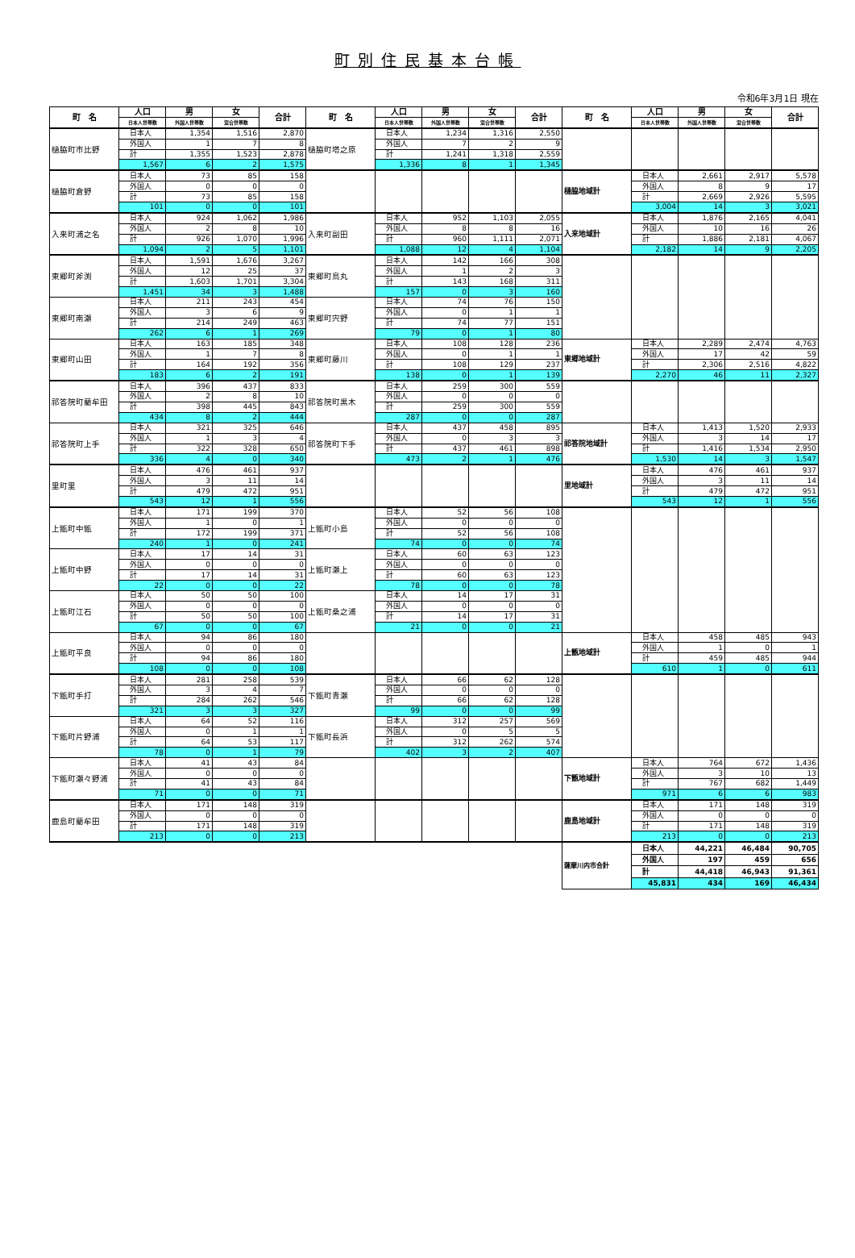町別住民基本台帳
令和6年3月1日 現在
| 町 名 | 人口 | 男 | 女 | 合計 | 町 名 | 人口 | 男 | 女 | 合計 | 町 名 | 人口 | 男 | 女 | 合計 |
| --- | --- | --- | --- | --- | --- | --- | --- | --- | --- | --- | --- | --- | --- | --- |
| | 日本人世帯数 | 外国人世帯数 | 混合世帯数 | | | 日本人世帯数 | 外国人世帯数 | 混合世帯数 | | | 日本人世帯数 | 外国人世帯数 | 混合世帯数 | |
| 樋脇町市比野 | 日本人 | 1,354 | 1,516 | 2,870 | 樋脇町塔之原 | 日本人 | 1,234 | 1,316 | 2,550 | | | | | |
| | 外国人 | 1 | 7 | 8 | | 外国人 | 7 | 2 | 9 | | | | | |
| | 計 | 1,355 | 1,523 | 2,878 | | 計 | 1,241 | 1,318 | 2,559 | | | | | |
| | 1,567 | 6 | 2 | 1,575 | | 1,336 | 8 | 1 | 1,345 | | | | | |
| 樋脇町倉野 | 日本人 | 73 | 85 | 158 | | | | | | 樋脇地域計 | 日本人 | 2,661 | 2,917 | 5,578 |
| | 外国人 | 0 | 0 | 0 | | | | | | | 外国人 | 8 | 9 | 17 |
| | 計 | 73 | 85 | 158 | | | | | | | 計 | 2,669 | 2,926 | 5,595 |
| | 101 | 0 | 0 | 101 | | | | | | | 3,004 | 14 | 3 | 3,021 |
| 入来町浦之名 | 日本人 | 924 | 1,062 | 1,986 | 入来町副田 | 日本人 | 952 | 1,103 | 2,055 | 入来地域計 | 日本人 | 1,876 | 2,165 | 4,041 |
| | 外国人 | 2 | 8 | 10 | | 外国人 | 8 | 8 | 16 | | 外国人 | 10 | 16 | 26 |
| | 計 | 926 | 1,070 | 1,996 | | 計 | 960 | 1,111 | 2,071 | | 計 | 1,886 | 2,181 | 4,067 |
| | 1,094 | 2 | 5 | 1,101 | | 1,088 | 12 | 4 | 1,104 | | 2,182 | 14 | 9 | 2,205 |
| 東郷町斧渕 | 日本人 | 1,591 | 1,676 | 3,267 | 東郷町鳥丸 | 日本人 | 142 | 166 | 308 | | | | | |
| | 外国人 | 12 | 25 | 37 | | 外国人 | 1 | 2 | 3 | | | | | |
| | 計 | 1,603 | 1,701 | 3,304 | | 計 | 143 | 168 | 311 | | | | | |
| | 1,451 | 34 | 3 | 1,488 | | 157 | 0 | 3 | 160 | | | | | |
| 東郷町南瀬 | 日本人 | 211 | 243 | 454 | 東郷町宍野 | 日本人 | 74 | 76 | 150 | | | | | |
| | 外国人 | 3 | 6 | 9 | | 外国人 | 0 | 1 | 1 | | | | | |
| | 計 | 214 | 249 | 463 | | 計 | 74 | 77 | 151 | | | | | |
| | 262 | 6 | 1 | 269 | | 79 | 0 | 1 | 80 | | | | | |
| 東郷町山田 | 日本人 | 163 | 185 | 348 | 東郷町藤川 | 日本人 | 108 | 128 | 236 | 東郷地域計 | 日本人 | 2,289 | 2,474 | 4,763 |
| | 外国人 | 1 | 7 | 8 | | 外国人 | 0 | 1 | 1 | | 外国人 | 17 | 42 | 59 |
| | 計 | 164 | 192 | 356 | | 計 | 108 | 129 | 237 | | 計 | 2,306 | 2,516 | 4,822 |
| | 183 | 6 | 2 | 191 | | 138 | 0 | 1 | 139 | | 2,270 | 46 | 11 | 2,327 |
| 祁答院町藺牟田 | 日本人 | 396 | 437 | 833 | 祁答院町黒木 | 日本人 | 259 | 300 | 559 | | | | | |
| | 外国人 | 2 | 8 | 10 | | 外国人 | 0 | 0 | 0 | | | | | |
| | 計 | 398 | 445 | 843 | | 計 | 259 | 300 | 559 | | | | | |
| | 434 | 8 | 2 | 444 | | 287 | 0 | 0 | 287 | | | | | |
| 祁答院町上手 | 日本人 | 321 | 325 | 646 | 祁答院町下手 | 日本人 | 437 | 458 | 895 | 祁答院地域計 | 日本人 | 1,413 | 1,520 | 2,933 |
| | 外国人 | 1 | 3 | 4 | | 外国人 | 0 | 3 | 3 | | 外国人 | 3 | 14 | 17 |
| | 計 | 322 | 328 | 650 | | 計 | 437 | 461 | 898 | | 計 | 1,416 | 1,534 | 2,950 |
| | 336 | 4 | 0 | 340 | | 473 | 2 | 1 | 476 | | 1,530 | 14 | 3 | 1,547 |
| 里町里 | 日本人 | 476 | 461 | 937 | | | | | | 里地域計 | 日本人 | 476 | 461 | 937 |
| | 外国人 | 3 | 11 | 14 | | | | | | | 外国人 | 3 | 11 | 14 |
| | 計 | 479 | 472 | 951 | | | | | | | 計 | 479 | 472 | 951 |
| | 543 | 12 | 1 | 556 | | | | | | | 543 | 12 | 1 | 556 |
| 上甑町中甑 | 日本人 | 171 | 199 | 370 | 上甑町小島 | 日本人 | 52 | 56 | 108 | | | | | |
| | 外国人 | 1 | 0 | 1 | | 外国人 | 0 | 0 | 0 | | | | | |
| | 計 | 172 | 199 | 371 | | 計 | 52 | 56 | 108 | | | | | |
| | 240 | 1 | 0 | 241 | | 74 | 0 | 0 | 74 | | | | | |
| 上甑町中野 | 日本人 | 17 | 14 | 31 | 上甑町瀬上 | 日本人 | 60 | 63 | 123 | | | | | |
| | 外国人 | 0 | 0 | 0 | | 外国人 | 0 | 0 | 0 | | | | | |
| | 計 | 17 | 14 | 31 | | 計 | 60 | 63 | 123 | | | | | |
| | 22 | 0 | 0 | 22 | | 78 | 0 | 0 | 78 | | | | | |
| 上甑町江石 | 日本人 | 50 | 50 | 100 | 上甑町桑之浦 | 日本人 | 14 | 17 | 31 | | | | | |
| | 外国人 | 0 | 0 | 0 | | 外国人 | 0 | 0 | 0 | | | | | |
| | 計 | 50 | 50 | 100 | | 計 | 14 | 17 | 31 | | | | | |
| | 67 | 0 | 0 | 67 | | 21 | 0 | 0 | 21 | | | | | |
| 上甑町平良 | 日本人 | 94 | 86 | 180 | | | | | | 上甑地域計 | 日本人 | 458 | 485 | 943 |
| | 外国人 | 0 | 0 | 0 | | | | | | | 外国人 | 1 | 0 | 1 |
| | 計 | 94 | 86 | 180 | | | | | | | 計 | 459 | 485 | 944 |
| | 108 | 0 | 0 | 108 | | | | | | | 610 | 1 | 0 | 611 |
| 下甑町手打 | 日本人 | 281 | 258 | 539 | 下甑町青瀬 | 日本人 | 66 | 62 | 128 | | | | | |
| | 外国人 | 3 | 4 | 7 | | 外国人 | 0 | 0 | 0 | | | | | |
| | 計 | 284 | 262 | 546 | | 計 | 66 | 62 | 128 | | | | | |
| | 321 | 3 | 3 | 327 | | 99 | 0 | 0 | 99 | | | | | |
| 下甑町片野浦 | 日本人 | 64 | 52 | 116 | 下甑町長浜 | 日本人 | 312 | 257 | 569 | | | | | |
| | 外国人 | 0 | 1 | 1 | | 外国人 | 0 | 5 | 5 | | | | | |
| | 計 | 64 | 53 | 117 | | 計 | 312 | 262 | 574 | | | | | |
| | 78 | 0 | 1 | 79 | | 402 | 3 | 2 | 407 | | | | | |
| 下甑町瀬々野浦 | 日本人 | 41 | 43 | 84 | | | | | | 下甑地域計 | 日本人 | 764 | 672 | 1,436 |
| | 外国人 | 0 | 0 | 0 | | | | | | | 外国人 | 3 | 10 | 13 |
| | 計 | 41 | 43 | 84 | | | | | | | 計 | 767 | 682 | 1,449 |
| | 71 | 0 | 0 | 71 | | | | | | | 971 | 6 | 6 | 983 |
| 鹿島町藺牟田 | 日本人 | 171 | 148 | 319 | | | | | | 鹿島地域計 | 日本人 | 171 | 148 | 319 |
| | 外国人 | 0 | 0 | 0 | | | | | | | 外国人 | 0 | 0 | 0 |
| | 計 | 171 | 148 | 319 | | | | | | | 計 | 171 | 148 | 319 |
| | 213 | 0 | 0 | 213 | | | | | | | 213 | 0 | 0 | 213 |
| | | | | | | | | | | 薩摩川内市合計 | 日本人 | 44,221 | 46,484 | 90,705 |
| | | | | | | | | | | | 外国人 | 197 | 459 | 656 |
| | | | | | | | | | | | 計 | 44,418 | 46,943 | 91,361 |
| | | | | | | | | | | | 45,831 | 434 | 169 | 46,434 |